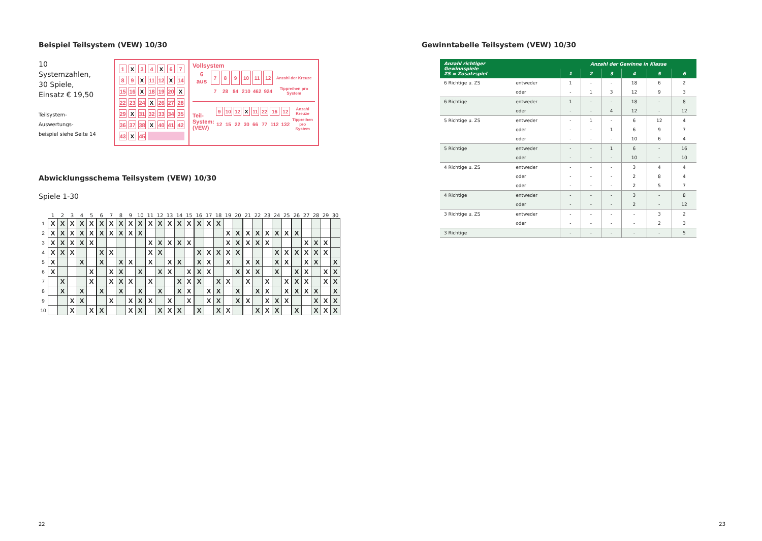Beispiel Teilsystem (VEW) 10/30
10 Systemzahlen,
30 Spiele,
Einsatz € 19,50
Teilsystem-Auswertungs-
beispiel siehe Seite 14
| 1 | X | 3 | 4 | X | 6 | 7 |
| 8 | 9 | X | 11 | 12 | X | 14 |
| 15 | 16 | X | 18 | 19 | 20 | X |
| 22 | 23 | 24 | X | 26 | 27 | 28 |
| 29 | X | 31 | 32 | 33 | 34 | 35 |
| 36 | 37 | 38 | X | 40 | 41 | 42 |
| 43 | X | 45 | | | | |
Vollsystem
| 6 aus | 7 | 8 | 9 | 10 | 11 | 12 | Anzahl der Kreuze |
| | 7 | 28 | 84 | 210 | 462 | 924 | Tippreihen pro System |
Teil-
System:
(VEW)
| 9 | 10 | 12 | X | 11 | 22 | 16 | 12 | Anzahl Kreuze |
| 12 | 15 | 22 | 30 | 66 | 77 | 112 | 132 | Tippreihen pro System |
Abwicklungsschema Teilsystem (VEW) 10/30
Spiele 1-30
| | 1 | 2 | 3 | 4 | 5 | 6 | 7 | 8 | 9 | 10 | 11 | 12 | 13 | 14 | 15 | 16 | 17 | 18 | 19 | 20 | 21 | 22 | 23 | 24 | 25 | 26 | 27 | 28 | 29 | 30 |
| --- | --- | --- | --- | --- | --- | --- | --- | --- | --- | --- | --- | --- | --- | --- | --- | --- | --- | --- | --- | --- | --- | --- | --- | --- | --- | --- | --- | --- | --- | --- |
| 1 | X | X | X | X | X | X | X | X | X | X | X | X | X | X | X | X | X | X | | | | | | | | | | | | |
| 2 | X | X | X | X | X | X | X | X | X | X | | | | | | | | | X | X | X | X | X | X | X | X | | | | |
| 3 | X | X | X | X | X | | | | | | X | X | X | X | X | | | | X | X | X | X | X | | | | X | X | X | |
| 4 | X | X | X | | | X | X | | | | X | X | | | | X | X | X | X | X | | | | X | X | X | X | X | X | |
| 5 | X | | | X | | X | | X | X | | X | | X | X | | X | X | | X | | X | X | | X | X | | X | X | | X |
| 6 | X | | | | X | | X | X | | X | | X | X | | X | X | X | | | X | X | X | | X | | X | X | | X | X |
| 7 | | X | | | X | | X | X | X | | X | | | X | X | X | | X | X | | X | | X | | X | X | X | | X | X |
| 8 | | X | | X | | X | | X | | X | | X | | X | X | | X | X | | X | | X | X | | X | X | X | X | | X |
| 9 | | | X | X | | | X | | X | X | X | | X | | X | | X | X | | X | X | | X | X | X | | | X | X | X |
| 10 | | | X | | X | X | | | X | X | | X | X | X | | X | | X | X | | | X | X | X | | X | | X | X | X |
22
Gewinntabelle Teilsystem (VEW) 10/30
| Anzahl richtiger Gewinnspiele ZS = Zusatzspiel | | Anzahl der Gewinne in Klasse | | | | | |
| --- | --- | --- | --- | --- | --- | --- | --- |
| | | 1 | 2 | 3 | 4 | 5 | 6 |
| 6 Richtige u. ZS | entweder | 1 | - | - | 18 | 6 | 2 |
| | oder | - | 1 | 3 | 12 | 9 | 3 |
| 6 Richtige | entweder | 1 | - | - | 18 | - | 8 |
| | oder | - | - | 4 | 12 | - | 12 |
| 5 Richtige u. ZS | entweder | - | 1 | - | 6 | 12 | 4 |
| | oder | - | - | 1 | 6 | 9 | 7 |
| | oder | - | - | - | 10 | 6 | 4 |
| 5 Richtige | entweder | - | - | 1 | 6 | - | 16 |
| | oder | - | - | - | 10 | - | 10 |
| 4 Richtige u. ZS | entweder | - | - | - | 3 | 4 | 4 |
| | oder | - | - | - | 2 | 8 | 4 |
| | oder | - | - | - | 2 | 5 | 7 |
| 4 Richtige | entweder | - | - | - | 3 | - | 8 |
| | oder | - | - | - | 2 | - | 12 |
| 3 Richtige u. ZS | entweder | - | - | - | - | 3 | 2 |
| | oder | - | - | - | - | 2 | 3 |
| 3 Richtige | | - | - | - | - | - | 5 |
23